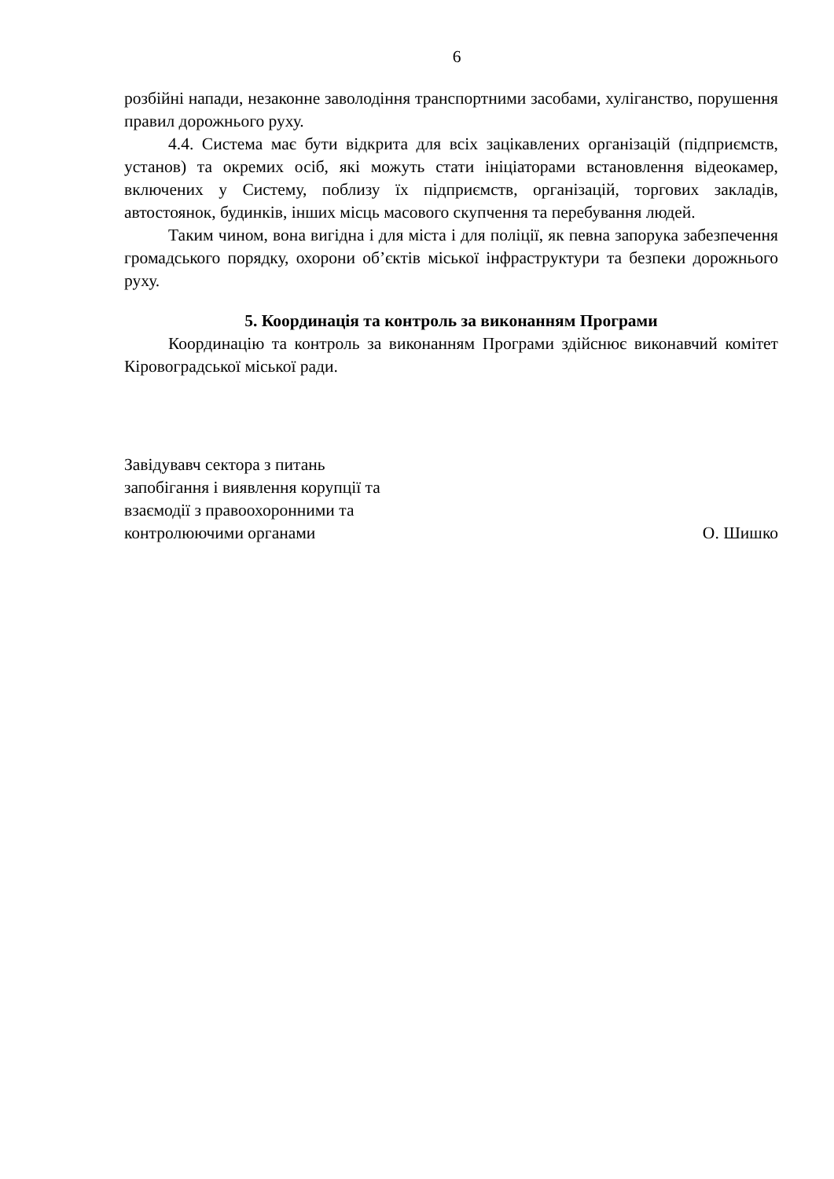6
розбійні напади, незаконне заволодіння транспортними засобами, хуліганство, порушення правил дорожнього руху.
4.4. Система має бути відкрита для всіх зацікавлених організацій (підприємств, установ) та окремих осіб, які можуть стати ініціаторами встановлення відеокамер, включених у Систему, поблизу їх підприємств, організацій, торгових закладів, автостоянок, будинків, інших місць масового скупчення та перебування людей.
Таким чином, вона вигідна і для міста і для поліції, як певна запорука забезпечення громадського порядку, охорони об’єктів міської інфраструктури та безпеки дорожнього руху.
5. Координація та контроль за виконанням Програми
Координацію та контроль за виконанням Програми здійснює виконавчий комітет Кіровоградської міської ради.
Завідувавч сектора з питань
запобігання і виявлення корупції та
взаємодії з правоохоронними та
контролюючими органами
О. Шишко